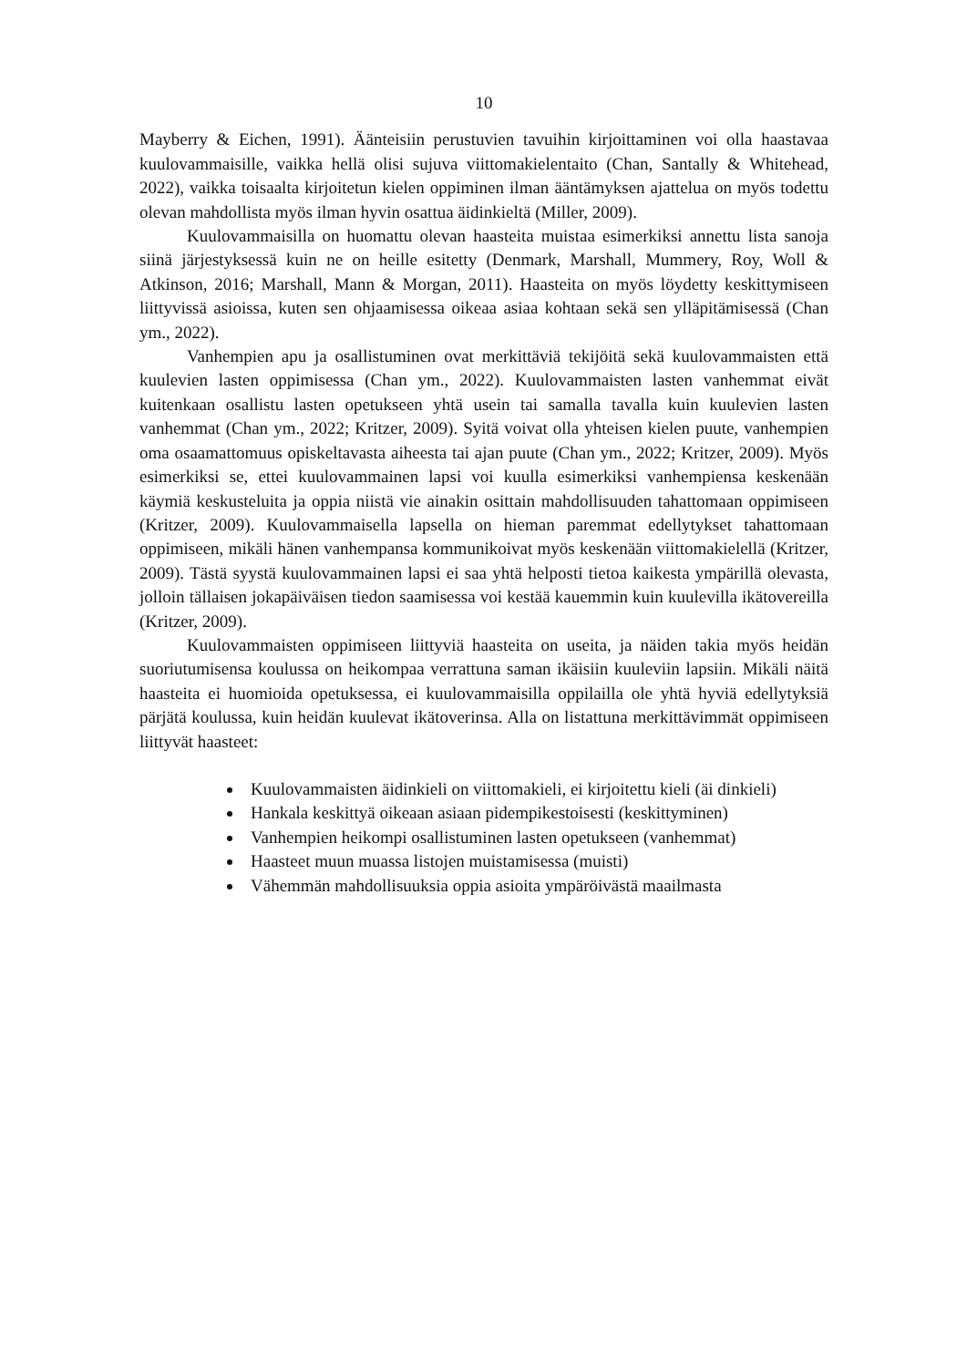10
Mayberry & Eichen, 1991). Äänteisiin perustuvien tavuihin kirjoittaminen voi olla haastavaa kuulovammaisille, vaikka hellä olisi sujuva viittomakielentaito (Chan, Santally & Whitehead, 2022), vaikka toisaalta kirjoitetun kielen oppiminen ilman ääntämyksen ajattelua on myös todettu olevan mahdollista myös ilman hyvin osattua äidinkieltä (Miller, 2009).
Kuulovammaisilla on huomattu olevan haasteita muistaa esimerkiksi annettu lista sanoja siinä järjestyksessä kuin ne on heille esitetty (Denmark, Marshall, Mummery, Roy, Woll & Atkinson, 2016; Marshall, Mann & Morgan, 2011). Haasteita on myös löydetty keskittymiseen liittyvissä asioissa, kuten sen ohjaamisessa oikeaa asiaa kohtaan sekä sen ylläpitämisessä (Chan ym., 2022).
Vanhempien apu ja osallistuminen ovat merkittäviä tekijöitä sekä kuulovammaisten että kuulevien lasten oppimisessa (Chan ym., 2022). Kuulovammaisten lasten vanhemmat eivät kuitenkaan osallistu lasten opetukseen yhtä usein tai samalla tavalla kuin kuulevien lasten vanhemmat (Chan ym., 2022; Kritzer, 2009). Syitä voivat olla yhteisen kielen puute, vanhempien oma osaamattomuus opiskeltavasta aiheesta tai ajan puute (Chan ym., 2022; Kritzer, 2009). Myös esimerkiksi se, ettei kuulovammainen lapsi voi kuulla esimerkiksi vanhempiensa keskenään käymiä keskusteluita ja oppia niistä vie ainakin osittain mahdollisuuden tahattomaan oppimiseen (Kritzer, 2009). Kuulovammaisella lapsella on hieman paremmat edellytykset tahattomaan oppimiseen, mikäli hänen vanhempansa kommunikoivat myös keskenään viittomakielellä (Kritzer, 2009). Tästä syystä kuulovammainen lapsi ei saa yhtä helposti tietoa kaikesta ympärillä olevasta, jolloin tällaisen jokapäiväisen tiedon saamisessa voi kestää kauemmin kuin kuulevilla ikätovereilla (Kritzer, 2009).
Kuulovammaisten oppimiseen liittyviä haasteita on useita, ja näiden takia myös heidän suoriutumisensa koulussa on heikompaa verrattuna saman ikäisiin kuuleviin lapsiin. Mikäli näitä haasteita ei huomioida opetuksessa, ei kuulovammaisilla oppilailla ole yhtä hyviä edellytyksiä pärjätä koulussa, kuin heidän kuulevat ikätoverinsa. Alla on listattuna merkittävimmät oppimiseen liittyvät haasteet:
Kuulovammaisten äidinkieli on viittomakieli, ei kirjoitettu kieli (äi dinkieli)
Hankala keskittyä oikeaan asiaan pidempikestoisesti (keskittyminen)
Vanhempien heikompi osallistuminen lasten opetukseen (vanhemmat)
Haasteet muun muassa listojen muistamisessa (muisti)
Vähemmän mahdollisuuksia oppia asioita ympäröivästä maailmasta